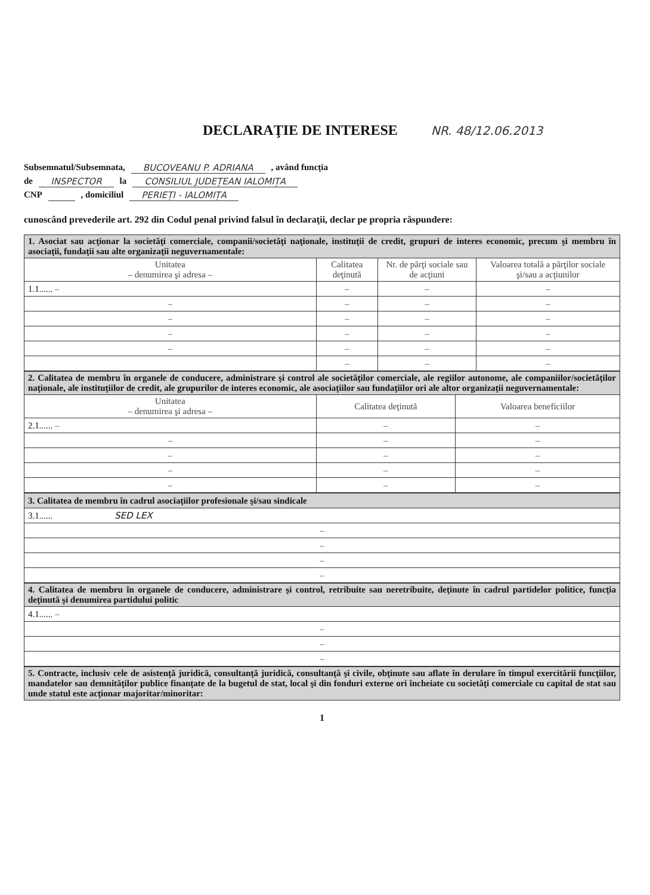DECLARAŢIE DE INTERESE NR. 48/12.06.2013
Subsemnatul/Subsemnata, BUCOVEANU P. ADRIANA , având funcţia
de INSPECTOR la CONSILIUL JUDEȚEAN IALOMIȚA
CNP , domiciliul PERIEȚI - IALOMIȚA
cunoscând prevederile art. 292 din Codul penal privind falsul în declaraţii, declar pe propria răspundere:
| 1. Asociat sau acţionar la societăţi comerciale, companii/societăţi naţionale, instituţii de credit, grupuri de interes economic, precum şi membru în asociaţii, fundaţii sau alte organizaţii neguvernamentale: | | | |
| Unitatea – denumirea şi adresa – | Calitatea deţinută | Nr. de părţi sociale sau de acţiuni | Valoarea totală a părţilor sociale şi/sau a acţiunilor |
| 1.1...... – | – | – | – |
| – | – | – | – |
| – | – | – | – |
| – | – | – | – |
| – | – | – | – |
| | – | – | – |
| 2. Calitatea de membru în organele de conducere, administrare şi control ale societăţilor comerciale, ale regiilor autonome, ale companiilor/societăţilor naţionale, ale instituţiilor de credit, ale grupurilor de interes economic, ale asociaţiilor sau fundaţiilor ori ale altor organizaţii neguvernamentale: | | |
| Unitatea – denumirea şi adresa – | Calitatea deţinută | Valoarea beneficiilor |
| 2.1...... – | – | – |
| – | – | – |
| – | – | – |
| – | – | – |
| – | – | – |
| 3. Calitatea de membru în cadrul asociaţiilor profesionale şi/sau sindicale |
| 3.1...... SED LEX |
| – |
| – |
| – |
| – |
| 4. Calitatea de membru în organele de conducere, administrare şi control, retribuite sau neretribuite, deţinute în cadrul partidelor politice, funcţia deţinută şi denumirea partidului politic |
| 4.1...... – |
| – |
| – |
| – |
| 5. Contracte, inclusiv cele de asistenţă juridică, consultanţă juridică, consultanţă şi civile, obţinute sau aflate în derulare în timpul exercitării funcţiilor, mandatelor sau demnităţilor publice finanţate de la bugetul de stat, local şi din fonduri externe ori încheiate cu societăţi comerciale cu capital de stat sau unde statul este acţionar majoritar/minoritar: |
1